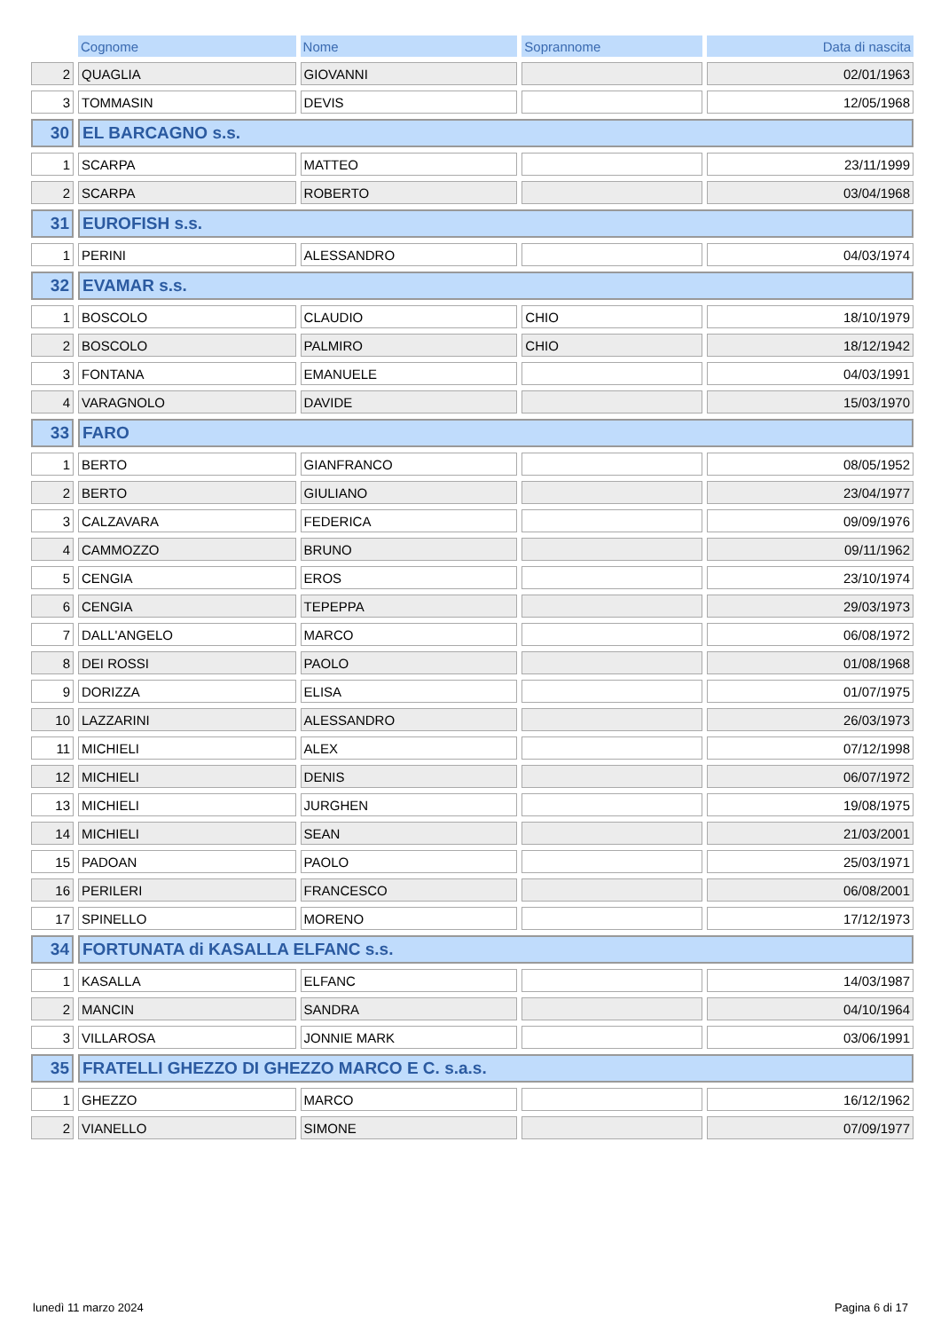| | Cognome | Nome | Soprannome | Data di nascita |
| --- | --- | --- | --- | --- |
| 2 | QUAGLIA | GIOVANNI | | 02/01/1963 |
| 3 | TOMMASIN | DEVIS | | 12/05/1968 |
| 30 | EL BARCAGNO s.s. | | | |
| 1 | SCARPA | MATTEO | | 23/11/1999 |
| 2 | SCARPA | ROBERTO | | 03/04/1968 |
| 31 | EUROFISH s.s. | | | |
| 1 | PERINI | ALESSANDRO | | 04/03/1974 |
| 32 | EVAMAR s.s. | | | |
| 1 | BOSCOLO | CLAUDIO | CHIO | 18/10/1979 |
| 2 | BOSCOLO | PALMIRO | CHIO | 18/12/1942 |
| 3 | FONTANA | EMANUELE | | 04/03/1991 |
| 4 | VARAGNOLO | DAVIDE | | 15/03/1970 |
| 33 | FARO | | | |
| 1 | BERTO | GIANFRANCO | | 08/05/1952 |
| 2 | BERTO | GIULIANO | | 23/04/1977 |
| 3 | CALZAVARA | FEDERICA | | 09/09/1976 |
| 4 | CAMMOZZO | BRUNO | | 09/11/1962 |
| 5 | CENGIA | EROS | | 23/10/1974 |
| 6 | CENGIA | TEPEPPA | | 29/03/1973 |
| 7 | DALL'ANGELO | MARCO | | 06/08/1972 |
| 8 | DEI ROSSI | PAOLO | | 01/08/1968 |
| 9 | DORIZZA | ELISA | | 01/07/1975 |
| 10 | LAZZARINI | ALESSANDRO | | 26/03/1973 |
| 11 | MICHIELI | ALEX | | 07/12/1998 |
| 12 | MICHIELI | DENIS | | 06/07/1972 |
| 13 | MICHIELI | JURGHEN | | 19/08/1975 |
| 14 | MICHIELI | SEAN | | 21/03/2001 |
| 15 | PADOAN | PAOLO | | 25/03/1971 |
| 16 | PERILERI | FRANCESCO | | 06/08/2001 |
| 17 | SPINELLO | MORENO | | 17/12/1973 |
| 34 | FORTUNATA di KASALLA ELFANC s.s. | | | |
| 1 | KASALLA | ELFANC | | 14/03/1987 |
| 2 | MANCIN | SANDRA | | 04/10/1964 |
| 3 | VILLAROSA | JONNIE MARK | | 03/06/1991 |
| 35 | FRATELLI GHEZZO DI GHEZZO MARCO E C. s.a.s. | | | |
| 1 | GHEZZO | MARCO | | 16/12/1962 |
| 2 | VIANELLO | SIMONE | | 07/09/1977 |
lunedì 11 marzo 2024 Pagina 6 di 17